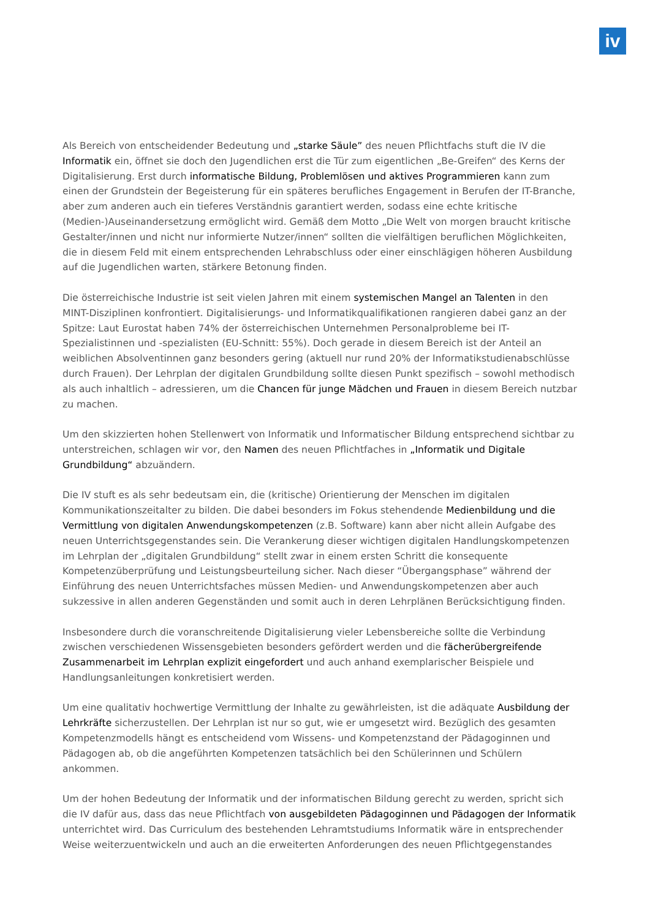iv
Als Bereich von entscheidender Bedeutung und „starke Säule” des neuen Pflichtfachs stuft die IV die Informatik ein, öffnet sie doch den Jugendlichen erst die Tür zum eigentlichen „Be-Greifen“ des Kerns der Digitalisierung. Erst durch informatische Bildung, Problemlösen und aktives Programmieren kann zum einen der Grundstein der Begeisterung für ein späteres berufliches Engagement in Berufen der IT-Branche, aber zum anderen auch ein tieferes Verständnis garantiert werden, sodass eine echte kritische (Medien-)Auseinandersetzung ermöglicht wird. Gemäß dem Motto „Die Welt von morgen braucht kritische Gestalter/innen und nicht nur informierte Nutzer/innen“ sollten die vielfältigen beruflichen Möglichkeiten, die in diesem Feld mit einem entsprechenden Lehrabschluss oder einer einschlägigen höheren Ausbildung auf die Jugendlichen warten, stärkere Betonung finden.
Die österreichische Industrie ist seit vielen Jahren mit einem systemischen Mangel an Talenten in den MINT-Disziplinen konfrontiert. Digitalisierungs- und Informatikqualifikationen rangieren dabei ganz an der Spitze: Laut Eurostat haben 74% der österreichischen Unternehmen Personalprobleme bei IT-Spezialistinnen und -spezialisten (EU-Schnitt: 55%). Doch gerade in diesem Bereich ist der Anteil an weiblichen Absolventinnen ganz besonders gering (aktuell nur rund 20% der Informatikstudienabschlüsse durch Frauen). Der Lehrplan der digitalen Grundbildung sollte diesen Punkt spezifisch – sowohl methodisch als auch inhaltlich – adressieren, um die Chancen für junge Mädchen und Frauen in diesem Bereich nutzbar zu machen.
Um den skizzierten hohen Stellenwert von Informatik und Informatischer Bildung entsprechend sichtbar zu unterstreichen, schlagen wir vor, den Namen des neuen Pflichtfaches in „Informatik und Digitale Grundbildung“ abzuändern.
Die IV stuft es als sehr bedeutsam ein, die (kritische) Orientierung der Menschen im digitalen Kommunikationszeitalter zu bilden. Die dabei besonders im Fokus stehendende Medienbildung und die Vermittlung von digitalen Anwendungskompetenzen (z.B. Software) kann aber nicht allein Aufgabe des neuen Unterrichtsgegenstandes sein. Die Verankerung dieser wichtigen digitalen Handlungskompetenzen im Lehrplan der „digitalen Grundbildung“ stellt zwar in einem ersten Schritt die konsequente Kompetenzüberprüfung und Leistungsbeurteilung sicher. Nach dieser “Übergangsphase” während der Einführung des neuen Unterrichtsfaches müssen Medien- und Anwendungskompetenzen aber auch sukzessive in allen anderen Gegenständen und somit auch in deren Lehrplänen Berücksichtigung finden.
Insbesondere durch die voranschreitende Digitalisierung vieler Lebensbereiche sollte die Verbindung zwischen verschiedenen Wissensgebieten besonders gefördert werden und die fächerübergreifende Zusammenarbeit im Lehrplan explizit eingefordert und auch anhand exemplarischer Beispiele und Handlungsanleitungen konkretisiert werden.
Um eine qualitativ hochwertige Vermittlung der Inhalte zu gewährleisten, ist die adäquate Ausbildung der Lehrkräfte sicherzustellen. Der Lehrplan ist nur so gut, wie er umgesetzt wird. Bezüglich des gesamten Kompetenzmodells hängt es entscheidend vom Wissens- und Kompetenzstand der Pädagoginnen und Pädagogen ab, ob die angeführten Kompetenzen tatsächlich bei den Schülerinnen und Schülern ankommen.
Um der hohen Bedeutung der Informatik und der informatischen Bildung gerecht zu werden, spricht sich die IV dafür aus, dass das neue Pflichtfach von ausgebildeten Pädagoginnen und Pädagogen der Informatik unterrichtet wird. Das Curriculum des bestehenden Lehramtstudiums Informatik wäre in entsprechender Weise weiterzuentwickeln und auch an die erweiterten Anforderungen des neuen Pflichtgegenstandes